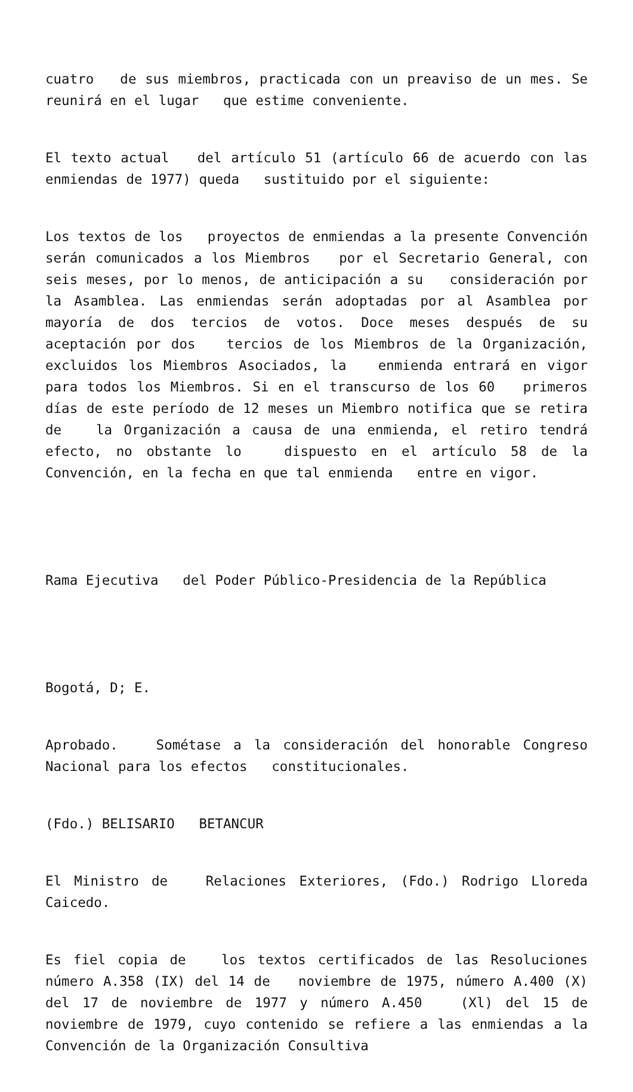cuatro de sus miembros, practicada con un preaviso de un mes. Se reunirá en el lugar que estime conveniente.
El texto actual del artículo 51 (artículo 66 de acuerdo con las enmiendas de 1977) queda sustituido por el siguiente:
Los textos de los proyectos de enmiendas a la presente Convención serán comunicados a los Miembros por el Secretario General, con seis meses, por lo menos, de anticipación a su consideración por la Asamblea. Las enmiendas serán adoptadas por al Asamblea por mayoría de dos tercios de votos. Doce meses después de su aceptación por dos tercios de los Miembros de la Organización, excluidos los Miembros Asociados, la enmienda entrará en vigor para todos los Miembros. Si en el transcurso de los 60 primeros días de este período de 12 meses un Miembro notifica que se retira de la Organización a causa de una enmienda, el retiro tendrá efecto, no obstante lo dispuesto en el artículo 58 de la Convención, en la fecha en que tal enmienda entre en vigor.
Rama Ejecutiva del Poder Público-Presidencia de la República
Bogotá, D; E.
Aprobado. Sométase a la consideración del honorable Congreso Nacional para los efectos constitucionales.
(Fdo.) BELISARIO BETANCUR
El Ministro de Relaciones Exteriores, (Fdo.) Rodrigo Lloreda Caicedo.
Es fiel copia de los textos certificados de las Resoluciones número A.358 (IX) del 14 de noviembre de 1975, número A.400 (X) del 17 de noviembre de 1977 y número A.450 (Xl) del 15 de noviembre de 1979, cuyo contenido se refiere a las enmiendas a la Convención de la Organización Consultiva